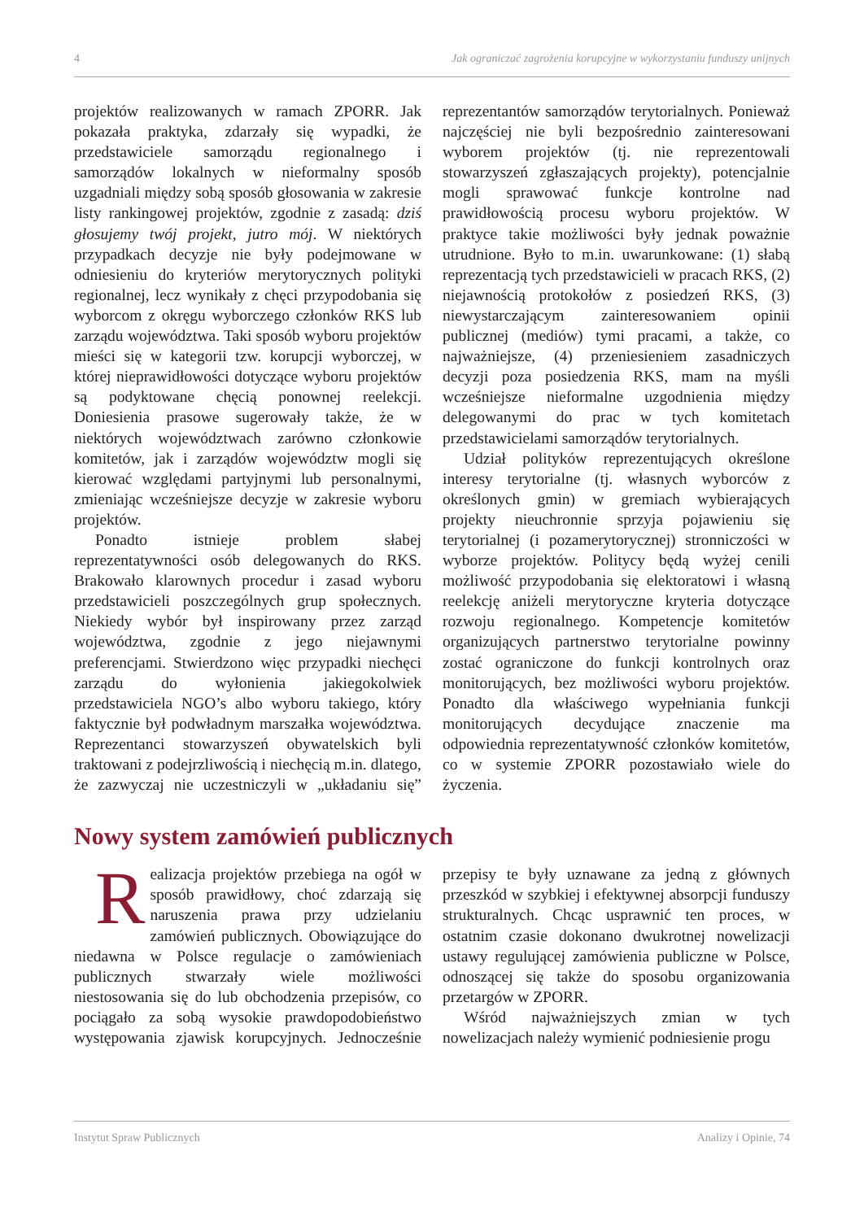4 Jak ograniczać zagrożenia korupcyjne w wykorzystaniu funduszy unijnych
projektów realizowanych w ramach ZPORR. Jak pokazała praktyka, zdarzały się wypadki, że przedstawiciele samorządu regionalnego i samorządów lokalnych w nieformalny sposób uzgadniali między sobą sposób głosowania w zakresie listy rankingowej projektów, zgodnie z zasadą: dziś głosujemy twój projekt, jutro mój. W niektórych przypadkach decyzje nie były podejmowane w odniesieniu do kryteriów merytorycznych polityki regionalnej, lecz wynikały z chęci przypodobania się wyborcom z okręgu wyborczego członków RKS lub zarządu województwa. Taki sposób wyboru projektów mieści się w kategorii tzw. korupcji wyborczej, w której nieprawidłowości dotyczące wyboru projektów są podyktowane chęcią ponownej reelekcji. Doniesienia prasowe sugerowały także, że w niektórych województwach zarówno członkowie komitetów, jak i zarządów województw mogli się kierować względami partyjnymi lub personalnymi, zmieniając wcześniejsze decyzje w zakresie wyboru projektów.
Ponadto istnieje problem słabej reprezentatywności osób delegowanych do RKS. Brakowało klarownych procedur i zasad wyboru przedstawicieli poszczególnych grup społecznych. Niekiedy wybór był inspirowany przez zarząd województwa, zgodnie z jego niejawnymi preferencjami. Stwierdzono więc przypadki niechęci zarządu do wyłonienia jakiegokolwiek przedstawiciela NGO’s albo wyboru takiego, który faktycznie był podwładnym marszałka województwa. Reprezentanci stowarzyszeń obywatelskich byli traktowani z podejrzliwością i niechęcią m.in. dlatego, że zazwyczaj nie uczestniczyli w „układaniu się” reprezentantów samorządów terytorialnych. Ponieważ najczęściej nie byli bezpośrednio zainteresowani wyborem projektów (tj. nie reprezentowali stowarzyszeń zgłaszających projekty), potencjalnie mogli sprawować funkcje kontrolne nad prawidłowością procesu wyboru projektów. W praktyce takie możliwości były jednak poważnie utrudnione. Było to m.in. uwarunkowane: (1) słabą reprezentacją tych przedstawicieli w pracach RKS, (2) niejawnością protokołów z posiedzeń RKS, (3) niewystarczającym zainteresowaniem opinii publicznej (mediów) tymi pracami, a także, co najważniejsze, (4) przeniesieniem zasadniczych decyzji poza posiedzenia RKS, mam na myśli wcześniejsze nieformalne uzgodnienia między delegowanymi do prac w tych komitetach przedstawicielami samorządów terytorialnych.
Udział polityków reprezentujących określone interesy terytorialne (tj. własnych wyborców z określonych gmin) w gremiach wybierających projekty nieuchronnie sprzyja pojawieniu się terytorialnej (i pozamerytorycznej) stronniczości w wyborze projektów. Politycy będą wyżej cenili możliwość przypodobania się elektoratowi i własną reelekcję aniżeli merytoryczne kryteria dotyczące rozwoju regionalnego. Kompetencje komitetów organizujących partnerstwo terytorialne powinny zostać ograniczone do funkcji kontrolnych oraz monitorujących, bez możliwości wyboru projektów. Ponadto dla właściwego wypełniania funkcji monitorujących decydujące znaczenie ma odpowiednia reprezentatywność członków komitetów, co w systemie ZPORR pozostawiało wiele do życzenia.
Nowy system zamówień publicznych
Realizacja projektów przebiega na ogół w sposób prawidłowy, choć zdarzają się naruszenia prawa przy udzielaniu zamówień publicznych. Obowiązujące do niedawna w Polsce regulacje o zamówieniach publicznych stwarzały wiele możliwości niestosowania się do lub obchodzenia przepisów, co pociągało za sobą wysokie prawdopodobieństwo występowania zjawisk korupcyjnych. Jednocześnie przepisy te były uznawane za jedną z głównych przeszkód w szybkiej i efektywnej absorpcji funduszy strukturalnych. Chcąc usprawnić ten proces, w ostatnim czasie dokonano dwukrotnej nowelizacji ustawy regulującej zamówienia publiczne w Polsce, odnoszącej się także do sposobu organizowania przetargów w ZPORR.
Wśród najważniejszych zmian w tych nowelizacjach należy wymienić podniesienie progu
Instytut Spraw Publicznych Analizy i Opinie, 74